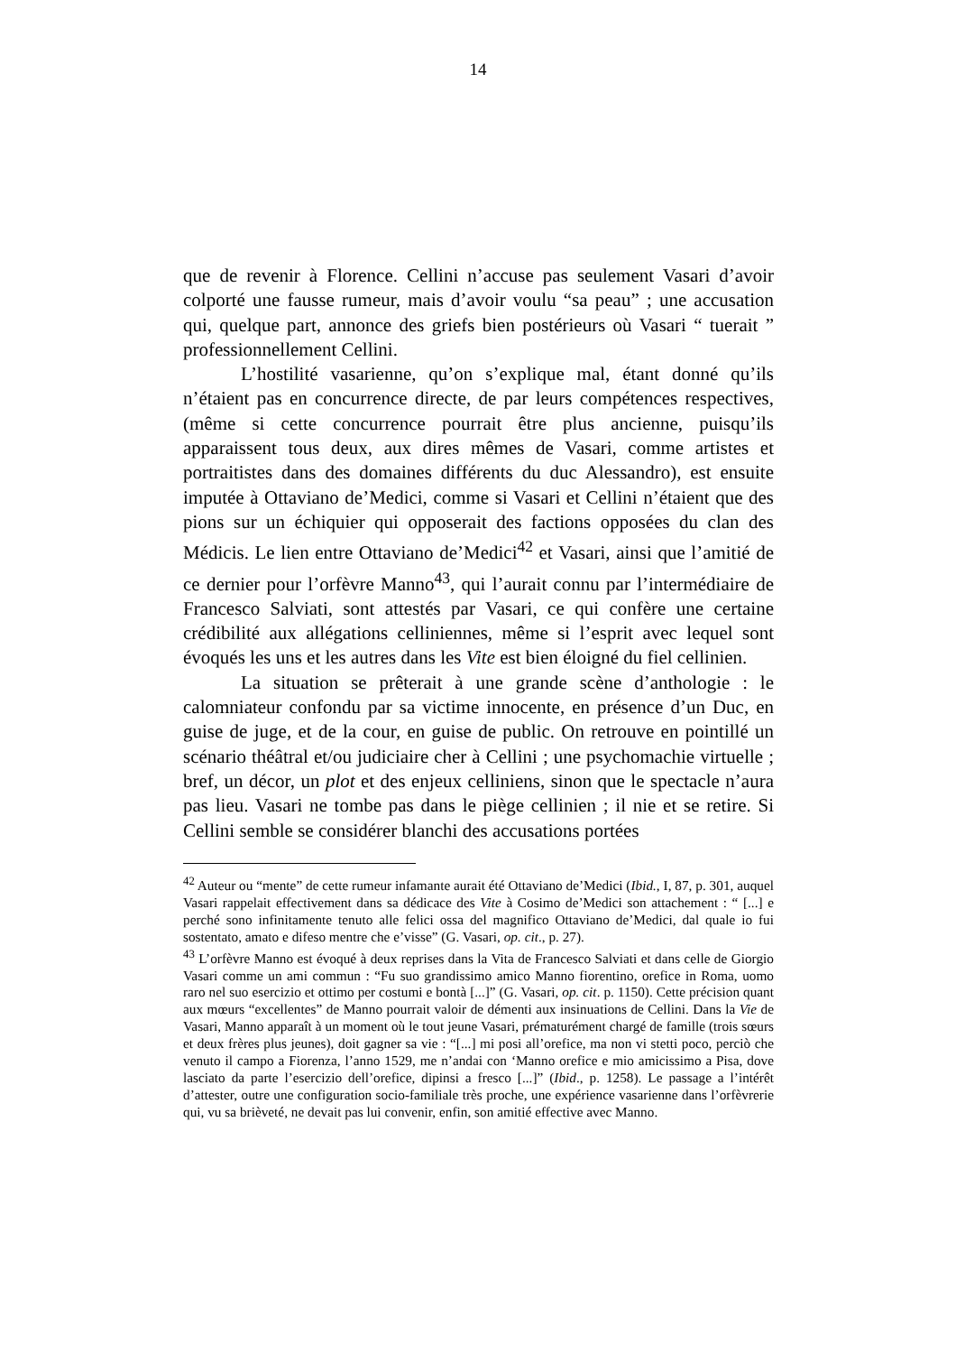14
que de revenir à Florence. Cellini n’accuse pas seulement Vasari d’avoir colporté une fausse rumeur, mais d’avoir voulu “sa peau” ; une accusation qui, quelque part, annonce des griefs bien postérieurs où Vasari “ tuerait ” professionnellement Cellini.
L’hostilité vasarienne, qu’on s’explique mal, étant donné qu’ils n’étaient pas en concurrence directe, de par leurs compétences respectives, (même si cette concurrence pourrait être plus ancienne, puisqu’ils apparaissent tous deux, aux dires mêmes de Vasari, comme artistes et portraitistes dans des domaines différents du duc Alessandro), est ensuite imputée à Ottaviano de’Medici, comme si Vasari et Cellini n’étaient que des pions sur un échiquier qui opposerait des factions opposées du clan des Médicis. Le lien entre Ottaviano de’Medici<sup>42</sup> et Vasari, ainsi que l’amitié de ce dernier pour l’orfèvre Manno<sup>43</sup>, qui l’aurait connu par l’intermédiaire de Francesco Salviati, sont attestés par Vasari, ce qui confère une certaine crédibilité aux allégations celliniennes, même si l’esprit avec lequel sont évoqués les uns et les autres dans les Vite est bien éloigné du fiel cellinien.
La situation se prêterait à une grande scène d’anthologie : le calomniateur confondu par sa victime innocente, en présence d’un Duc, en guise de juge, et de la cour, en guise de public. On retrouve en pointillé un scénario théâtral et/ou judiciaire cher à Cellini ; une psychomachie virtuelle ; bref, un décor, un plot et des enjeux celliniens, sinon que le spectacle n’aura pas lieu. Vasari ne tombe pas dans le piège cellinien ; il nie et se retire. Si Cellini semble se considérer blanchi des accusations portées
<sup>42</sup> Auteur ou “mente” de cette rumeur infamante aurait été Ottaviano de’Medici (Ibid., I, 87, p. 301, auquel Vasari rappelait effectivement dans sa dédicace des Vite à Cosimo de’Medici son attachement : “ [...] e perché sono infinitamente tenuto alle felici ossa del magnifico Ottaviano de’Medici, dal quale io fui sostentato, amato e difeso mentre che e’visse” (G. Vasari, op. cit., p. 27).
<sup>43</sup> L’orfèvre Manno est évoqué à deux reprises dans la Vita de Francesco Salviati et dans celle de Giorgio Vasari comme un ami commun : “Fu suo grandissimo amico Manno fiorentino, orefice in Roma, uomo raro nel suo esercizio et ottimo per costumi e bontà [...]” (G. Vasari, op. cit. p. 1150). Cette précision quant aux mœurs “excellentes” de Manno pourrait valoir de démenti aux insinuations de Cellini. Dans la Vie de Vasari, Manno apparaît à un moment où le tout jeune Vasari, prématurément chargé de famille (trois sœurs et deux frères plus jeunes), doit gagner sa vie : “[...] mi posi all’orefice, ma non vi stetti poco, perciò che venuto il campo a Fiorenza, l’anno 1529, me n’andai con ‘Manno orefice e mio amicissimo a Pisa, dove lasciato da parte l’esercizio dell’orefice, dipinsi a fresco [...]” (Ibid., p. 1258). Le passage a l’intérêt d’attester, outre une configuration socio-familiale très proche, une expérience vasarienne dans l’orfèvrerie qui, vu sa brièveté, ne devait pas lui convenir, enfin, son amitié effective avec Manno.